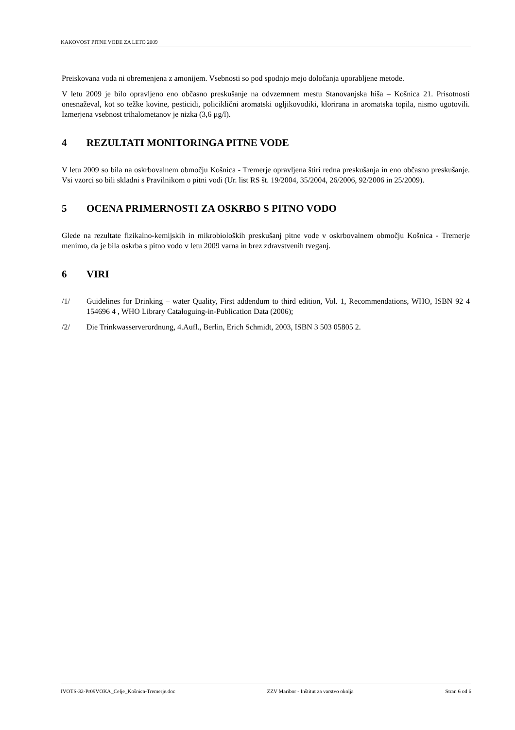KAKOVOST PITNE VODE ZA LETO 2009
Preiskovana voda ni obremenjena z amonijem. Vsebnosti so pod spodnjo mejo določanja uporabljene metode.
V letu 2009 je bilo opravljeno eno občasno preskušanje na odvzemnem mestu Stanovanjska hiša – Košnica 21. Prisotnosti onesnaževal, kot so težke kovine, pesticidi, policiklični aromatski ogljikovodiki, klorirana in aromatska topila, nismo ugotovili. Izmerjena vsebnost trihalometanov je nizka (3,6 µg/l).
4 REZULTATI MONITORINGA PITNE VODE
V letu 2009 so bila na oskrbovalnem območju Košnica - Tremerje opravljena štiri redna preskušanja in eno občasno preskušanje. Vsi vzorci so bili skladni s Pravilnikom o pitni vodi (Ur. list RS št. 19/2004, 35/2004, 26/2006, 92/2006 in 25/2009).
5 OCENA PRIMERNOSTI ZA OSKRBO S PITNO VODO
Glede na rezultate fizikalno-kemijskih in mikrobioloških preskušanj pitne vode v oskrbovalnem območju Košnica - Tremerje menimo, da je bila oskrba s pitno vodo v letu 2009 varna in brez zdravstvenih tveganj.
6 VIRI
/1/ Guidelines for Drinking – water Quality, First addendum to third edition, Vol. 1, Recommendations, WHO, ISBN 92 4 154696 4 , WHO Library Cataloguing-in-Publication Data (2006);
/2/ Die Trinkwasserverordnung, 4.Aufl., Berlin, Erich Schmidt, 2003, ISBN 3 503 05805 2.
IVOTS-32-Pr09VOKA_Celje_Košnica-Tremerje.doc ZZV Maribor - Inštitut za varstvo okolja Stran 6 od 6